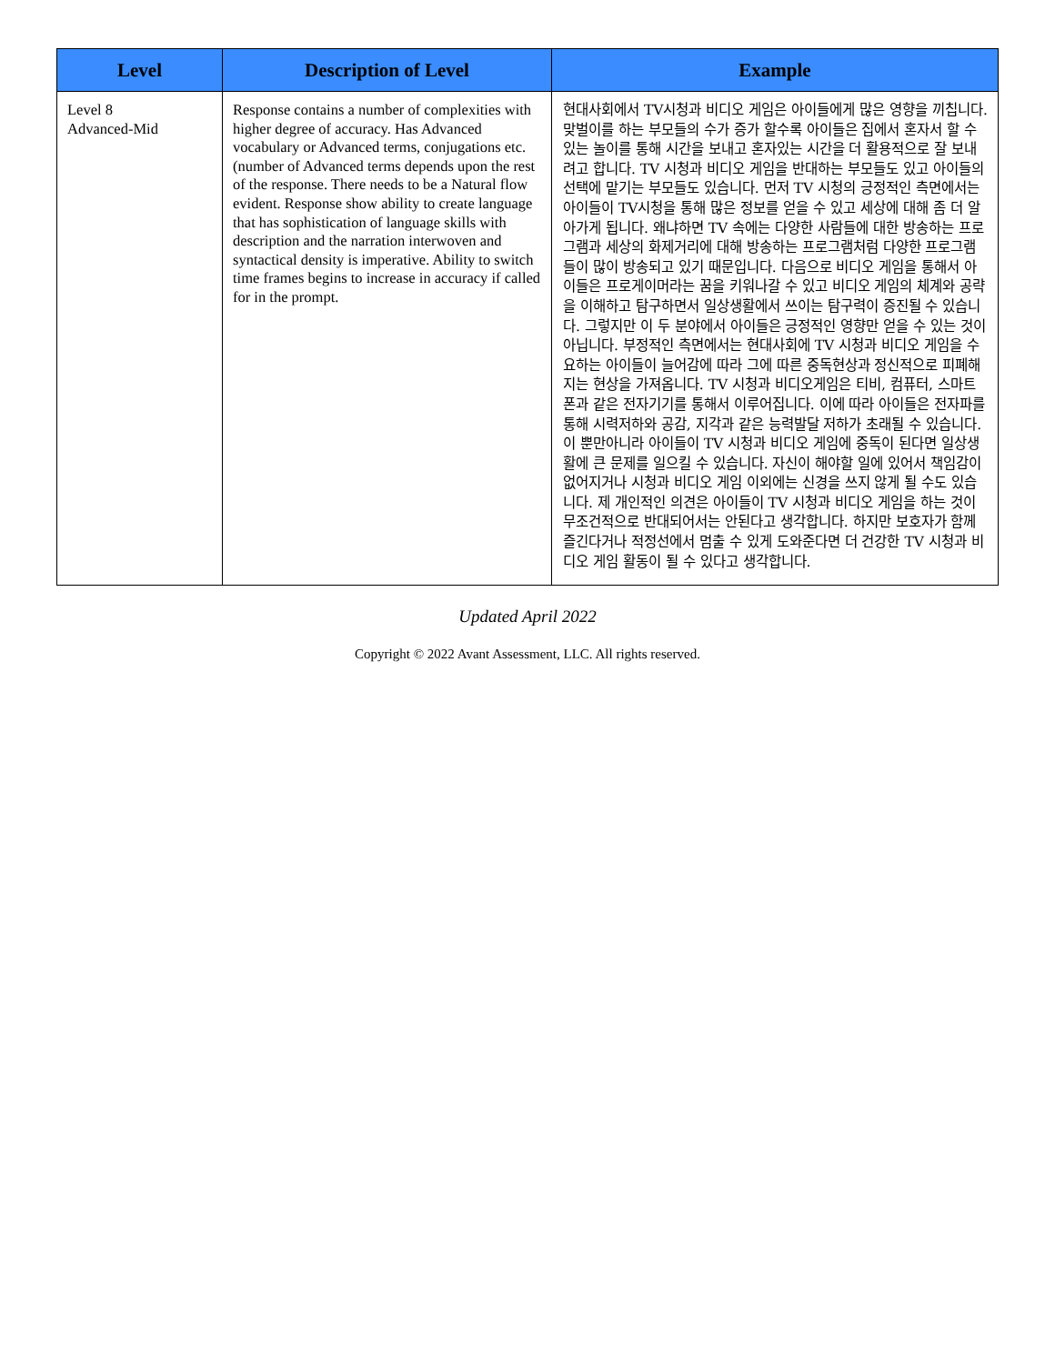| Level | Description of Level | Example |
| --- | --- | --- |
| Level 8 Advanced-Mid | Response contains a number of complexities with higher degree of accuracy. Has Advanced vocabulary or Advanced terms, conjugations etc. (number of Advanced terms depends upon the rest of the response. There needs to be a Natural flow evident. Response show ability to create language that has sophistication of language skills with description and the narration interwoven and syntactical density is imperative. Ability to switch time frames begins to increase in accuracy if called for in the prompt. | 현대사회에서 TV시청과 비디오 게임은 아이들에게 많은 영향을 끼칩니다. 맞벌이를 하는 부모들의 수가 증가 할수록 아이들은 집에서 혼자서 할 수 있는 놀이를 통해 시간을 보내고 혼자있는 시간을 더 활용적으로 잘 보내려고 합니다. TV 시청과 비디오 게임을 반대하는 부모들도 있고 아이들의 선택에 맡기는 부모들도 있습니다. 먼저 TV 시청의 긍정적인 측면에서는 아이들이 TV시청을 통해 많은 정보를 얻을 수 있고 세상에 대해 좀 더 알아가게 됩니다. 왜냐하면 TV 속에는 다양한 사람들에 대한 방송하는 프로그램과 세상의 화제거리에 대해 방송하는 프로그램처럼 다양한 프로그램들이 많이 방송되고 있기 때문입니다. 다음으로 비디오 게임을 통해서 아이들은 프로게이머라는 꿈을 키워나갈 수 있고 비디오 게임의 체계와 공략을 이해하고 탐구하면서 일상생활에서 쓰이는 탐구력이 증진될 수 있습니다. 그렇지만 이 두 분야에서 아이들은 긍정적인 영향만 얻을 수 있는 것이 아닙니다. 부정적인 측면에서는 현대사회에 TV 시청과 비디오 게임을 수요하는 아이들이 늘어감에 따라 그에 따른 중독현상과 정신적으로 피폐해지는 현상을 가져옵니다. TV 시청과 비디오게임은 티비, 컴퓨터, 스마트폰과 같은 전자기기를 통해서 이루어집니다. 이에 따라 아이들은 전자파를 통해 시력저하와 공감, 지각과 같은 능력발달 저하가 초래될 수 있습니다. 이 뿐만아니라 아이들이 TV 시청과 비디오 게임에 중독이 된다면 일상생활에 큰 문제를 일으킬 수 있습니다. 자신이 해야할 일에 있어서 책임감이 없어지거나 시청과 비디오 게임 이외에는 신경을 쓰지 않게 될 수도 있습니다. 제 개인적인 의견은 아이들이 TV 시청과 비디오 게임을 하는 것이 무조건적으로 반대되어서는 안된다고 생각합니다. 하지만 보호자가 함께 즐긴다거나 적정선에서 멈출 수 있게 도와준다면 더 건강한 TV 시청과 비디오 게임 활동이 될 수 있다고 생각합니다. |
Updated April 2022
Copyright © 2022 Avant Assessment, LLC. All rights reserved.